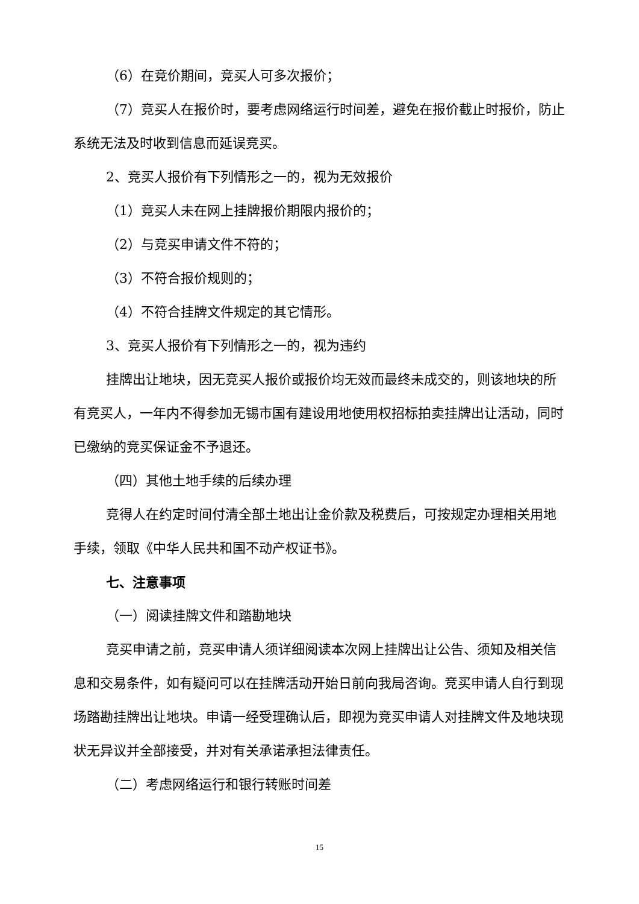（6）在竞价期间，竞买人可多次报价；
（7）竞买人在报价时，要考虑网络运行时间差，避免在报价截止时报价，防止系统无法及时收到信息而延误竞买。
2、竞买人报价有下列情形之一的，视为无效报价
（1）竞买人未在网上挂牌报价期限内报价的；
（2）与竞买申请文件不符的；
（3）不符合报价规则的；
（4）不符合挂牌文件规定的其它情形。
3、竞买人报价有下列情形之一的，视为违约
挂牌出让地块，因无竞买人报价或报价均无效而最终未成交的，则该地块的所有竞买人，一年内不得参加无锡市国有建设用地使用权招标拍卖挂牌出让活动，同时已缴纳的竞买保证金不予退还。
（四）其他土地手续的后续办理
竞得人在约定时间付清全部土地出让金价款及税费后，可按规定办理相关用地手续，领取《中华人民共和国不动产权证书》。
七、注意事项
（一）阅读挂牌文件和踏勘地块
竞买申请之前，竞买申请人须详细阅读本次网上挂牌出让公告、须知及相关信息和交易条件，如有疑问可以在挂牌活动开始日前向我局咨询。竞买申请人自行到现场踏勘挂牌出让地块。申请一经受理确认后，即视为竞买申请人对挂牌文件及地块现状无异议并全部接受，并对有关承诺承担法律责任。
（二）考虑网络运行和银行转账时间差
15